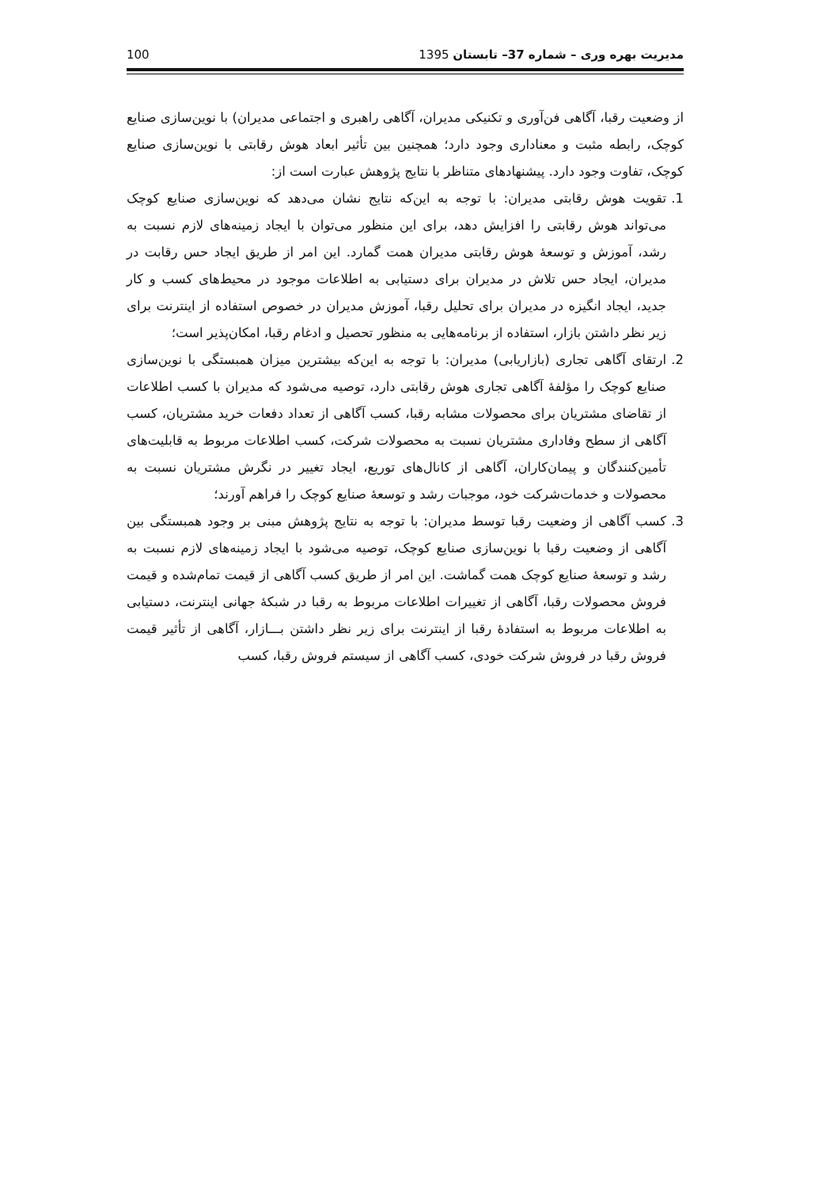مدیریت بهره وری – شماره 37– تابستان 1395 100
از وضعیت رقبا، آگاهی فن‌آوری و تکنیکی مدیران، آگاهی راهبری و اجتماعی مدیران) با نوین‌سازی صنایع کوچک، رابطه مثبت و معناداری وجود دارد؛ همچنین بین تأثیر ابعاد هوش رقابتی با نوین‌سازی صنایع کوچک، تفاوت وجود دارد. پیشنهادهای متناظر با نتایج پژوهش عبارت است از:
1. تقویت هوش رقابتی مدیران: با توجه به این‌که نتایج نشان می‌دهد که نوین‌سازی صنایع کوچک می‌تواند هوش رقابتی را افزایش دهد، برای این منظور می‌توان با ایجاد زمینه‌های لازم نسبت به رشد، آموزش و توسعۀ هوش رقابتی مدیران همت گمارد. این امر از طریق ایجاد حس رقابت در مدیران، ایجاد حس تلاش در مدیران برای دستیابی به اطلاعات موجود در محیط‌های کسب و کار جدید، ایجاد انگیزه در مدیران برای تحلیل رقبا، آموزش مدیران در خصوص استفاده از اینترنت برای زیر نظر داشتن بازار، استفاده از برنامه‌هایی به منظور تحصیل و ادغام رقبا، امکان‌پذیر است؛
2. ارتقای آگاهی تجاری (بازاریابی) مدیران: با توجه به این‌که بیشترین میزان همبستگی با نوین‌سازی صنایع کوچک را مؤلفۀ آگاهی تجاری هوش رقابتی دارد، توصیه می‌شود که مدیران با کسب اطلاعات از تقاضای مشتریان برای محصولات مشابه رقبا، کسب آگاهی از تعداد دفعات خرید مشتریان، کسب آگاهی از سطح وفاداری مشتریان نسبت به محصولات شرکت، کسب اطلاعات مربوط به قابلیت‌های تأمین‌کنندگان و پیمان‌کاران، آگاهی از کانال‌های توریع، ایجاد تغییر در نگرش مشتریان نسبت به محصولات و خدمات‌شرکت خود، موجبات رشد و توسعۀ صنایع کوچک را فراهم آورند؛
3. کسب آگاهی از وضعیت رقبا توسط مدیران: با توجه به نتایج پژوهش مبنی بر وجود همبستگی بین آگاهی از وضعیت رقبا با نوین‌سازی صنایع کوچک، توصیه می‌شود با ایجاد زمینه‌های لازم نسبت به رشد و توسعۀ صنایع کوچک همت گماشت. این امر از طریق کسب آگاهی از قیمت تمام‌شده و قیمت فروش محصولات رقبا، آگاهی از تغییرات اطلاعات مربوط به رقبا در شبکۀ جهانی اینترنت، دستیابی به اطلاعات مربوط به استفادۀ رقبا از اینترنت برای زیر نظر داشتن بـــازار، آگاهی از تأثیر قیمت فروش رقبا در فروش شرکت خودی، کسب آگاهی از سیستم فروش رقبا، کسب